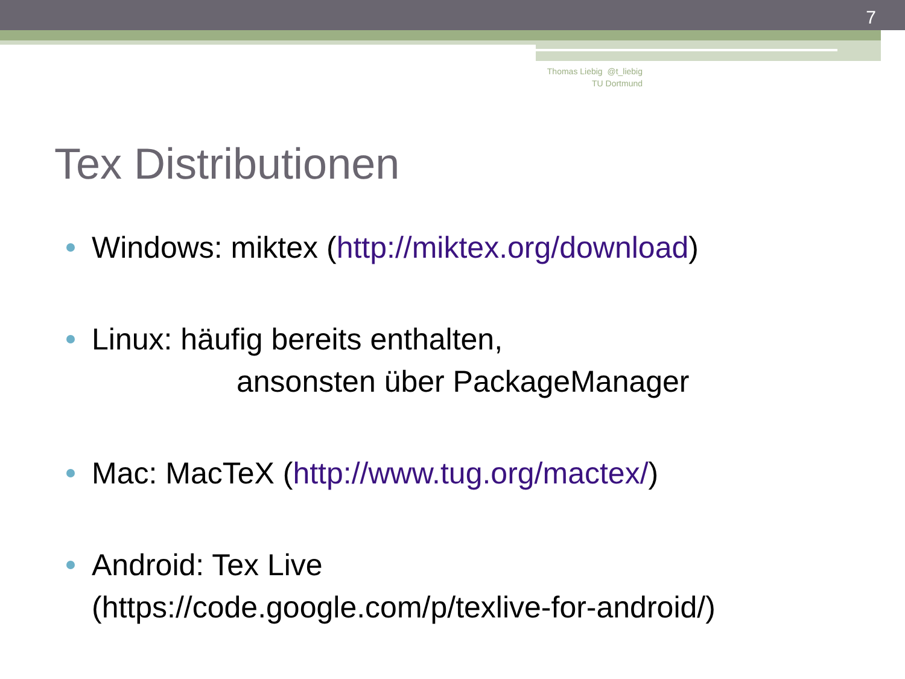7
Thomas Liebig @t_liebig
TU Dortmund
Tex Distributionen
Windows: miktex (http://miktex.org/download)
Linux: häufig bereits enthalten,
ansonsten über PackageManager
Mac: MacTeX (http://www.tug.org/mactex/)
Android: Tex Live
(https://code.google.com/p/texlive-for-android/)